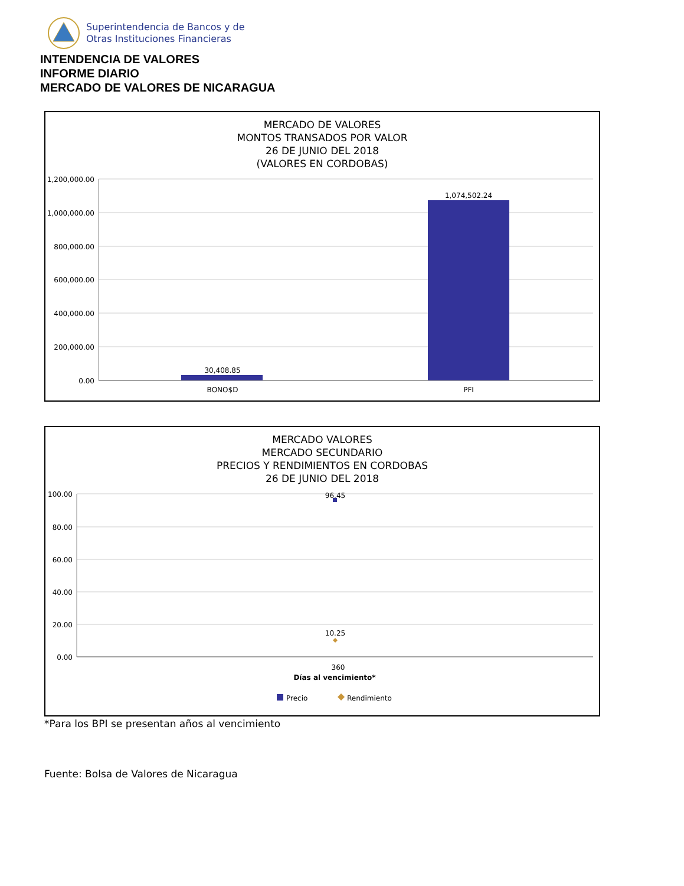Superintendencia de Bancos y de
Otras Instituciones Financieras
INTENDENCIA DE VALORES
INFORME DIARIO
MERCADO DE VALORES DE NICARAGUA
MERCADO DE VALORES
MONTOS TRANSADOS POR VALOR
26 DE JUNIO DEL 2018
(VALORES EN CORDOBAS)
1,200,000.00
1,000,000.00
800,000.00
600,000.00
400,000.00
200,000.00
0.00
30,408.85
1,074,502.24
BONO$D
PFI
MERCADO VALORES
MERCADO SECUNDARIO
PRECIOS Y RENDIMIENTOS EN CORDOBAS
26 DE JUNIO DEL 2018
100.00
80.00
60.00
40.00
20.00
0.00
96.45
10.25
360
Días al vencimiento*
Precio
Rendimiento
*Para los BPI se presentan años al vencimiento
Fuente: Bolsa de Valores de Nicaragua